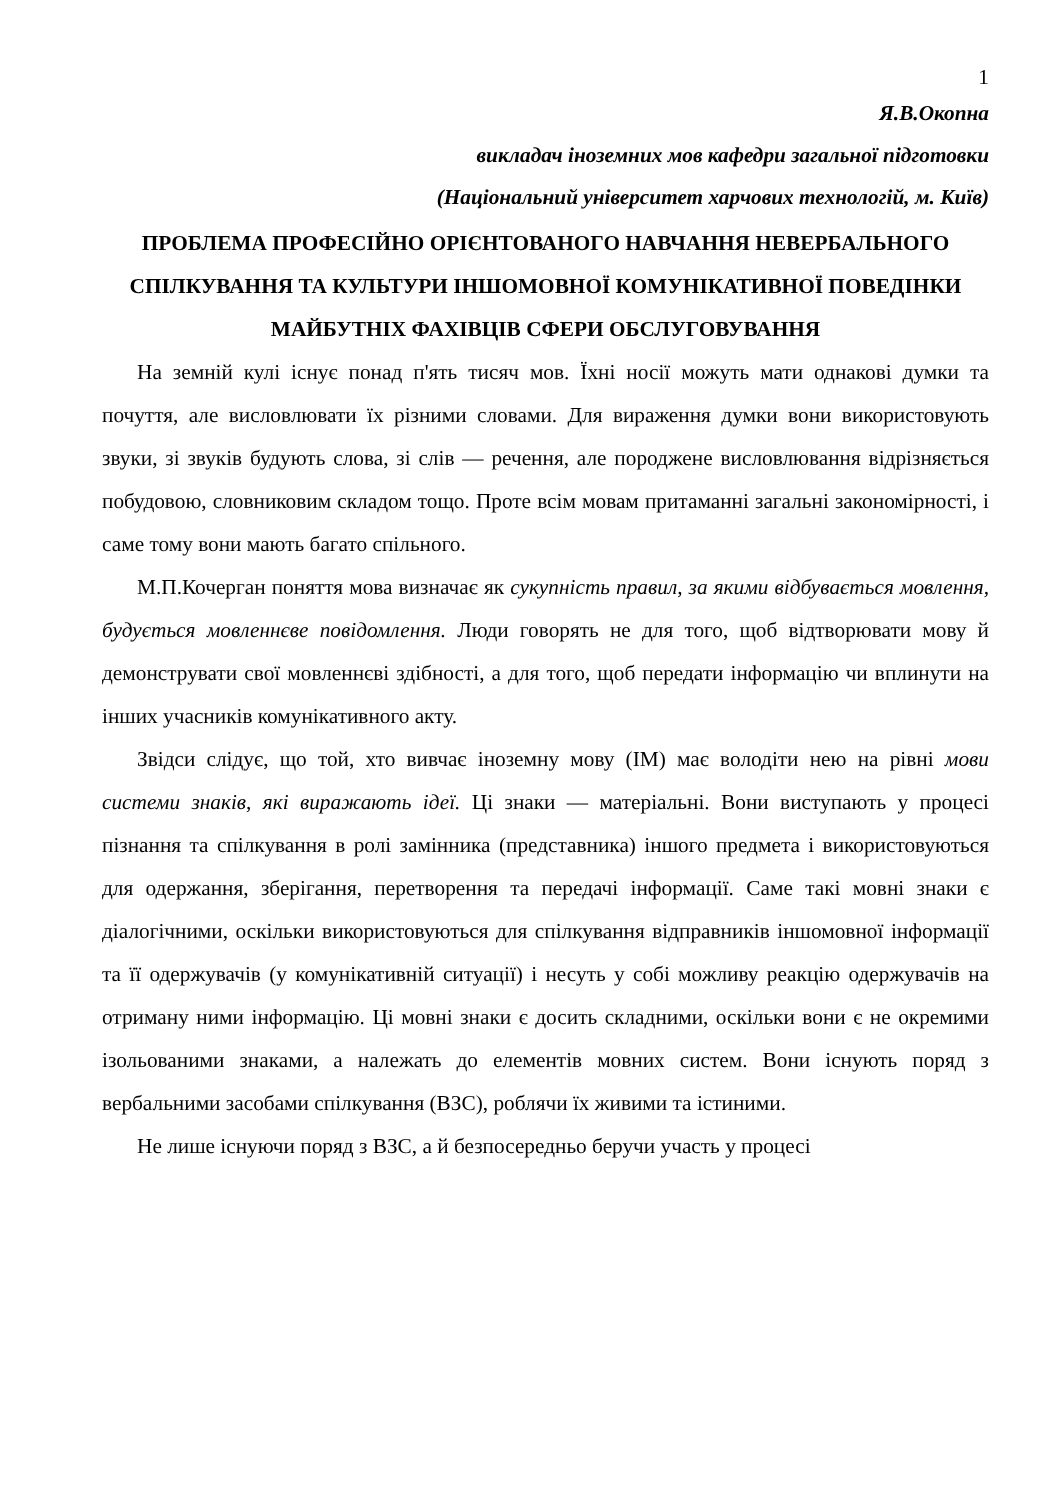1
Я.В.Окопна
викладач іноземних мов кафедри загальної підготовки
(Національний університет харчових технологій, м. Київ)
ПРОБЛЕМА ПРОФЕСІЙНО ОРІЄНТОВАНОГО НАВЧАННЯ НЕВЕРБАЛЬНОГО СПІЛКУВАННЯ ТА КУЛЬТУРИ ІНШОМОВНОЇ КОМУНІКАТИВНОЇ ПОВЕДІНКИ МАЙБУТНІХ ФАХІВЦІВ СФЕРИ ОБСЛУГОВУВАННЯ
На земній кулі існує понад п'ять тисяч мов. Їхні носії можуть мати однакові думки та почуття, але висловлювати їх різними словами. Для вираження думки вони використовують звуки, зі звуків будують слова, зі слів — речення, але породжене висловлювання відрізняється побудовою, словниковим складом тощо. Проте всім мовам притаманні загальні закономірності, і саме тому вони мають багато спільного.
М.П.Кочерган поняття мова визначає як сукупність правил, за якими відбувається мовлення, будується мовленнєве повідомлення. Люди говорять не для того, щоб відтворювати мову й демонструвати свої мовленнєві здібності, а для того, щоб передати інформацію чи вплинути на інших учасників комунікативного акту.
Звідси слідує, що той, хто вивчає іноземну мову (ІМ) має володіти нею на рівні мови системи знаків, які виражають ідеї. Ці знаки — матеріальні. Вони виступають у процесі пізнання та спілкування в ролі замінника (представника) іншого предмета і використовуються для одержання, зберігання, перетворення та передачі інформації. Саме такі мовні знаки є діалогічними, оскільки використовуються для спілкування відправників іншомовної інформації та її одержувачів (у комунікативній ситуації) і несуть у собі можливу реакцію одержувачів на отриману ними інформацію. Ці мовні знаки є досить складними, оскільки вони є не окремими ізольованими знаками, а належать до елементів мовних систем. Вони існують поряд з вербальними засобами спілкування (ВЗС), роблячи їх живими та істиними.
Не лише існуючи поряд з ВЗС, а й безпосередньо беручи участь у процесі